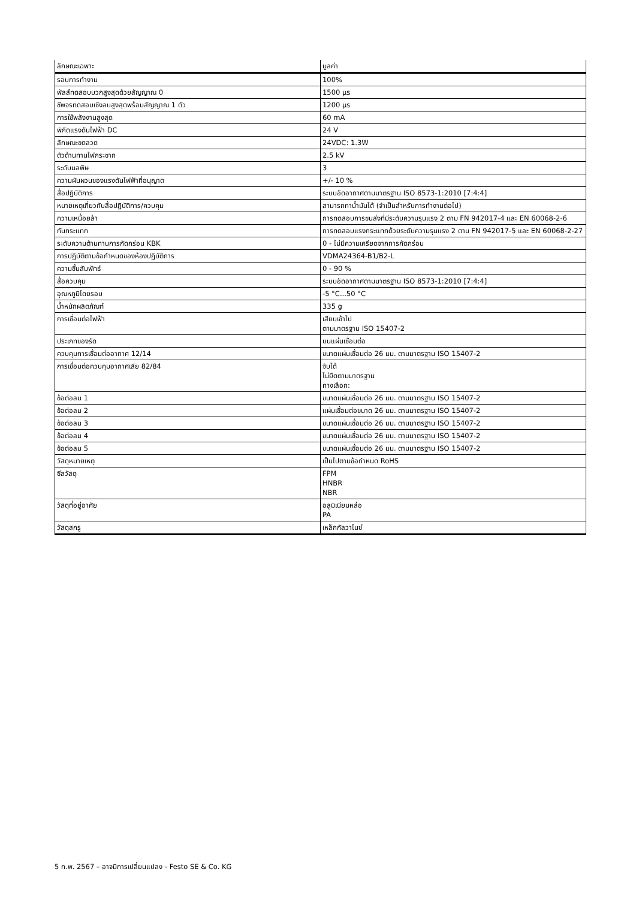| ลักษณะเฉพาะ | มูลค่า |
| --- | --- |
| รอบการทำงาน | 100% |
| พัลส์ทดสอบบวกสูงสุดด้วยสัญญาณ 0 | 1500 µs |
| ชีพจรทดสอบเชิงลบสูงสุดพร้อมสัญญาณ 1 ตัว | 1200 µs |
| การใช้พลังงานสูงสุด | 60 mA |
| พิกัดแรงดันไฟฟ้า DC | 24 V |
| ลักษณะขดลวด | 24VDC: 1.3W |
| ตัวต้านทานไฟกระชาก | 2.5 kV |
| ระดับมลพิษ | 3 |
| ความผันผวนของแรงดันไฟฟ้าที่อนุญาต | +/- 10 % |
| สื่อปฏิบัติการ | ระบบอัดอากาศตามมาตรฐาน ISO 8573-1:2010 [7:4:4] |
| หมายเหตุเกี่ยวกับสื่อปฏิบัติการ/ควบคุม | สามารถทาน้ำมันได้ (จำเป็นสำหรับการทำงานต่อไป) |
| ความเหนื่อยล้า | การทดสอบการขนส่งที่มีระดับความรุนแรง 2 ตาม FN 942017-4 และ EN 60068-2-6 |
| กันกระแทก | การทดสอบแรงกระแทกด้วยระดับความรุนแรง 2 ตาม FN 942017-5 และ EN 60068-2-27 |
| ระดับความต้านทานการกัดกร่อน KBK | 0 - ไม่มีความเครียดจากการกัดกร่อน |
| การปฏิบัติตามข้อกำหนดของห้องปฏิบัติการ | VDMA24364-B1/B2-L |
| ความชื้นสัมพัทธ์ | 0 - 90 % |
| สื่อควบคุม | ระบบอัดอากาศตามมาตรฐาน ISO 8573-1:2010 [7:4:4] |
| อุณหภูมิโดยรอบ | -5 °C...50 °C |
| น้ำหนักผลิตภัณฑ์ | 335 g |
| การเชื่อมต่อไฟฟ้า | เสียบเข้าไป ตามมาตรฐาน ISO 15407-2 |
| ประเภทของรัด | บนแผ่นเชื่อมต่อ |
| ควบคุมการเชื่อมต่ออากาศ 12/14 | ขนาดแผ่นเชื่อมต่อ 26 มม. ตามมาตรฐาน ISO 15407-2 |
| การเชื่อมต่อควบคุมอากาศเสีย 82/84 | จับได้ ไม่ยึดตามมาตรฐาน ทางเลือก: |
| ข้อต่อลม 1 | ขนาดแผ่นเชื่อมต่อ 26 มม. ตามมาตรฐาน ISO 15407-2 |
| ข้อต่อลม 2 | แผ่นเชื่อมต่อขนาด 26 มม. ตามมาตรฐาน ISO 15407-2 |
| ข้อต่อลม 3 | ขนาดแผ่นเชื่อมต่อ 26 มม. ตามมาตรฐาน ISO 15407-2 |
| ข้อต่อลม 4 | ขนาดแผ่นเชื่อมต่อ 26 มม. ตามมาตรฐาน ISO 15407-2 |
| ข้อต่อลม 5 | ขนาดแผ่นเชื่อมต่อ 26 มม. ตามมาตรฐาน ISO 15407-2 |
| วัสดุหมายเหตุ | เป็นไปตามข้อกำหนด RoHS |
| ซีลวัสดุ | FPM HNBR NBR |
| วัสดุที่อยู่อาศัย | อลูมิเนียมหล่อ PA |
| วัสดุสกรู | เหล็กกัลวาไนซ์ |
5 ก.พ. 2567 – อาจมีการเปลี่ยนแปลง - Festo SE & Co. KG